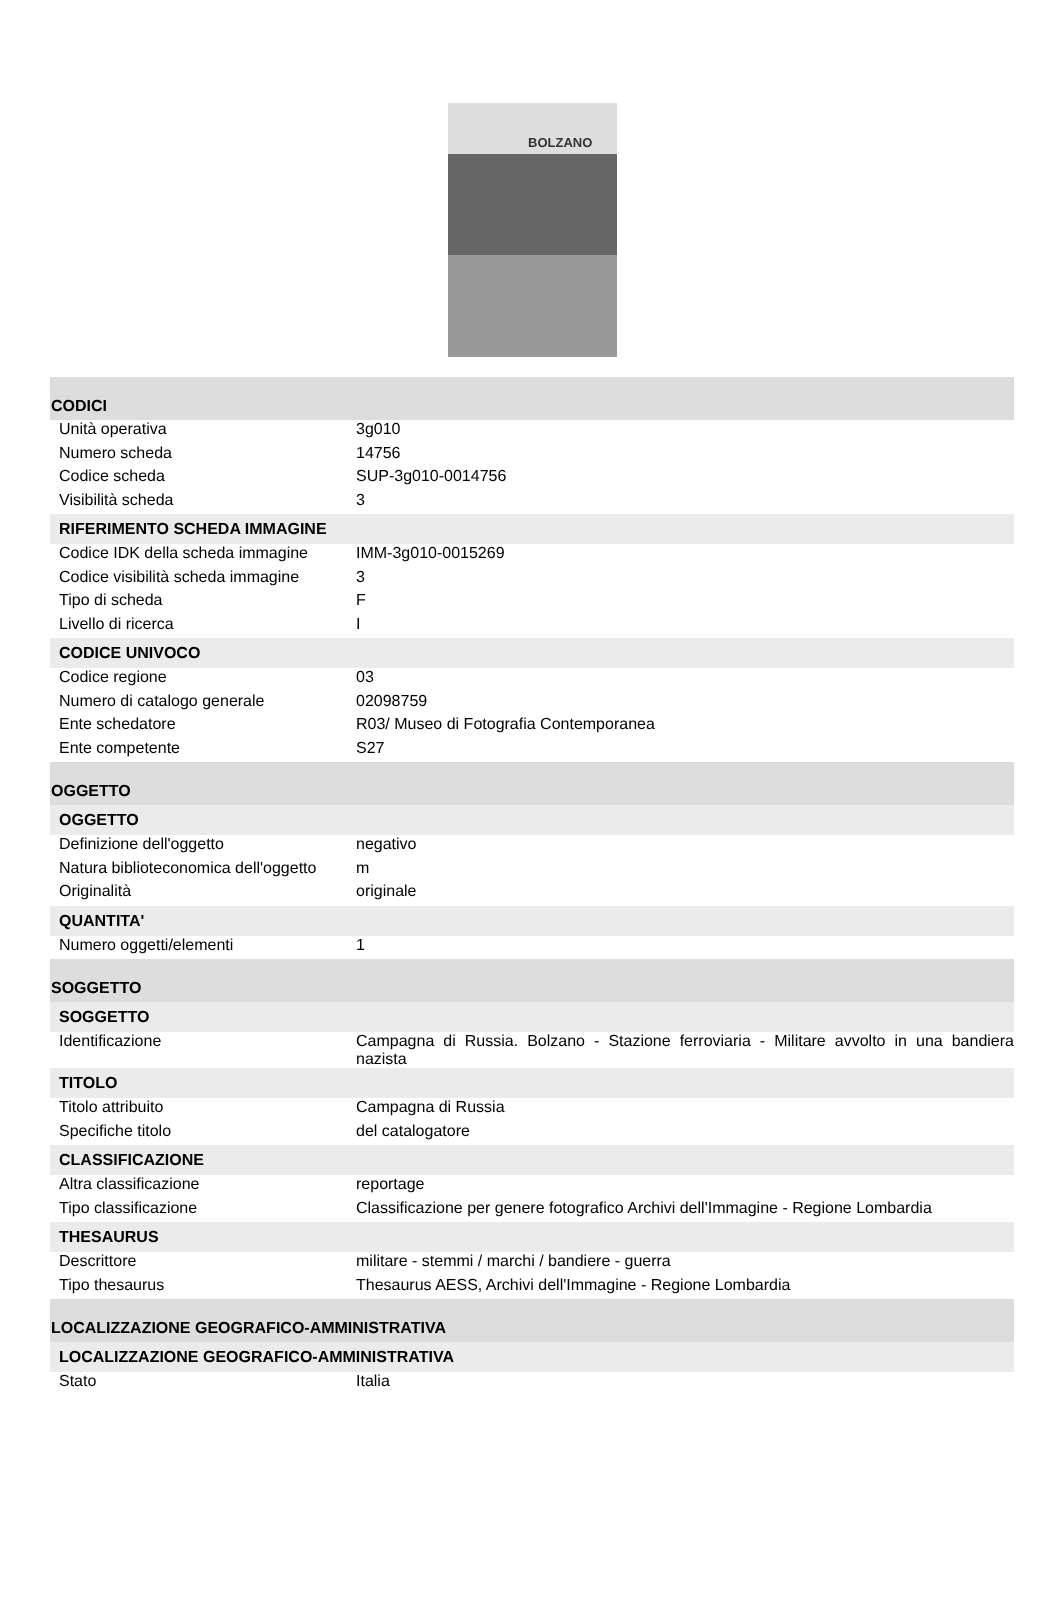BOLZANO
| CODICI | |
| Unità operativa | 3g010 |
| Numero scheda | 14756 |
| Codice scheda | SUP-3g010-0014756 |
| Visibilità scheda | 3 |
| RIFERIMENTO SCHEDA IMMAGINE | |
| Codice IDK della scheda immagine | IMM-3g010-0015269 |
| Codice visibilità scheda immagine | 3 |
| Tipo di scheda | F |
| Livello di ricerca | I |
| CODICE UNIVOCO | |
| Codice regione | 03 |
| Numero di catalogo generale | 02098759 |
| Ente schedatore | R03/ Museo di Fotografia Contemporanea |
| Ente competente | S27 |
| OGGETTO | |
| OGGETTO | |
| Definizione dell'oggetto | negativo |
| Natura biblioteconomica dell'oggetto | m |
| Originalità | originale |
| QUANTITA' | |
| Numero oggetti/elementi | 1 |
| SOGGETTO | |
| SOGGETTO | |
| Identificazione | Campagna di Russia. Bolzano - Stazione ferroviaria - Militare avvolto in una bandiera nazista |
| TITOLO | |
| Titolo attribuito | Campagna di Russia |
| Specifiche titolo | del catalogatore |
| CLASSIFICAZIONE | |
| Altra classificazione | reportage |
| Tipo classificazione | Classificazione per genere fotografico Archivi dell'Immagine - Regione Lombardia |
| THESAURUS | |
| Descrittore | militare - stemmi / marchi / bandiere - guerra |
| Tipo thesaurus | Thesaurus AESS, Archivi dell'Immagine - Regione Lombardia |
| LOCALIZZAZIONE GEOGRAFICO-AMMINISTRATIVA | |
| LOCALIZZAZIONE GEOGRAFICO-AMMINISTRATIVA | |
| Stato | Italia |